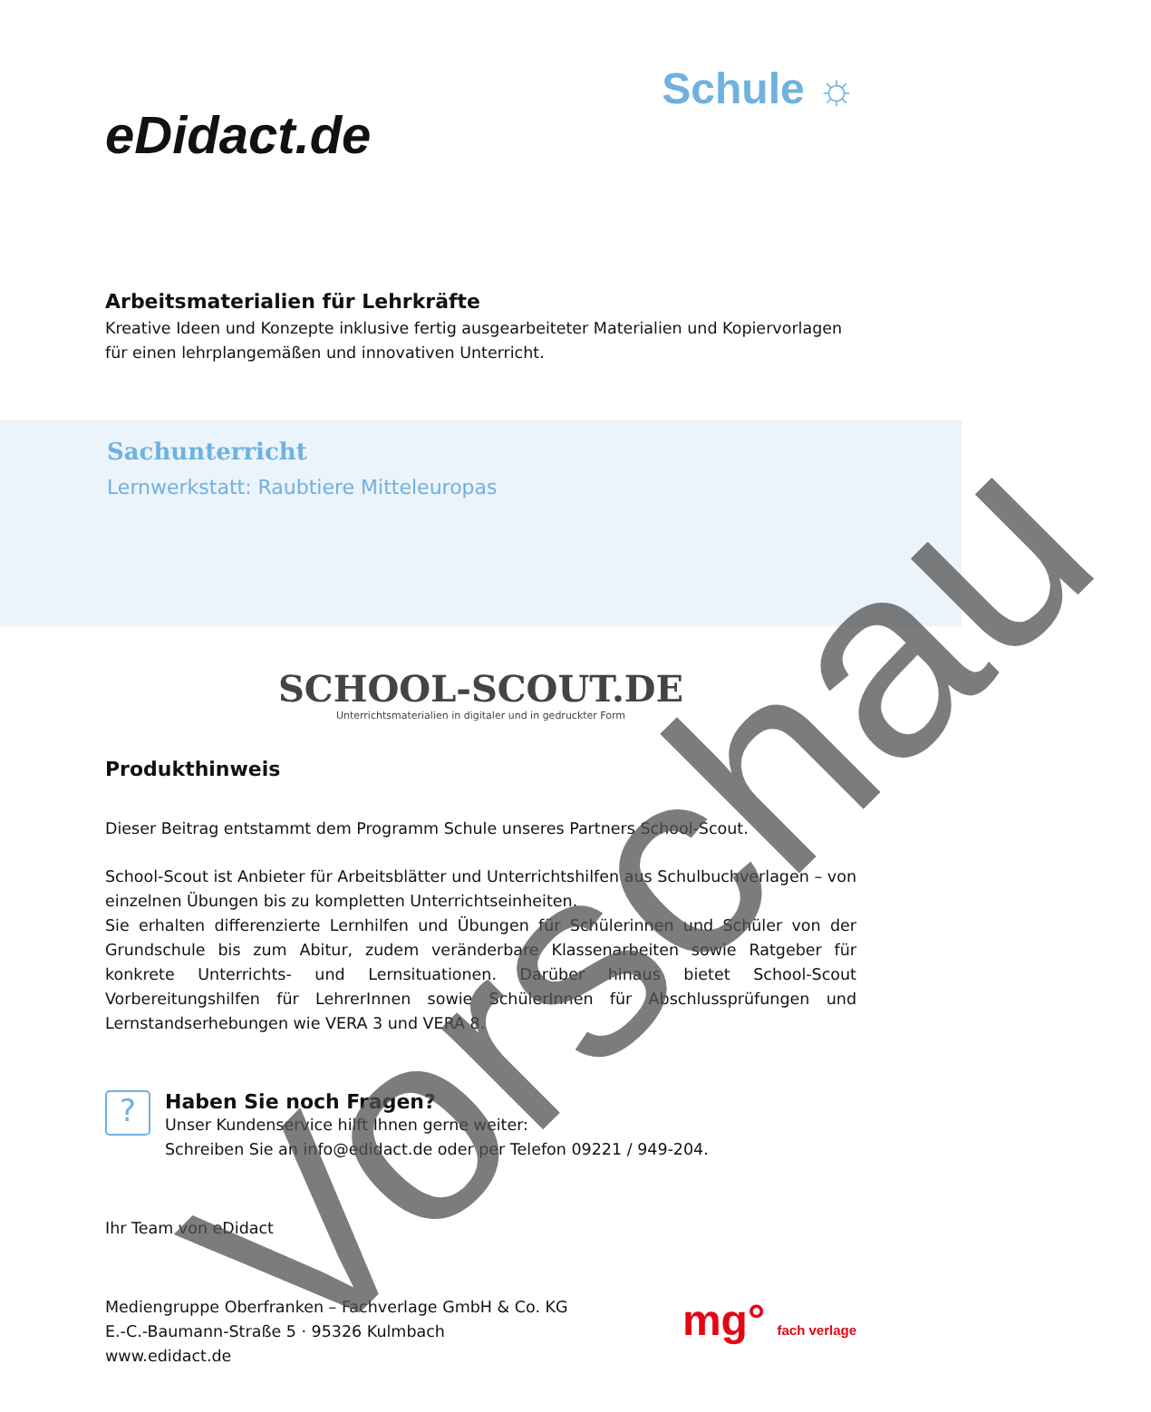eDidact.de
Schule ☼
Arbeitsmaterialien für Lehrkräfte
Kreative Ideen und Konzepte inklusive fertig ausgearbeiteter Materialien und Kopiervorlagen für einen lehrplangemäßen und innovativen Unterricht.
Sachunterricht
Lernwerkstatt: Raubtiere Mitteleuropas
SCHOOL-SCOUT.DE
Unterrichtsmaterialien in digitaler und in gedruckter Form
Produkthinweis
Dieser Beitrag entstammt dem Programm Schule unseres Partners School-Scout.
School-Scout ist Anbieter für Arbeitsblätter und Unterrichtshilfen aus Schulbuchverlagen – von einzelnen Übungen bis zu kompletten Unterrichtseinheiten.
Sie erhalten differenzierte Lernhilfen und Übungen für Schülerinnen und Schüler von der Grundschule bis zum Abitur, zudem veränderbare Klassenarbeiten sowie Ratgeber für konkrete Unterrichts- und Lernsituationen. Darüber hinaus bietet School-Scout Vorbereitungshilfen für LehrerInnen sowie SchülerInnen für Abschlussprüfungen und Lernstandserhebungen wie VERA 3 und VERA 8.
?
Haben Sie noch Fragen?
Unser Kundenservice hilft Ihnen gerne weiter:
Schreiben Sie an info@edidact.de oder per Telefon 09221 / 949-204.
Ihr Team von eDidact
Mediengruppe Oberfranken – Fachverlage GmbH & Co. KG
E.-C.-Baumann-Straße 5 · 95326 Kulmbach
www.edidact.de
mg° fach verlage
Vorschau